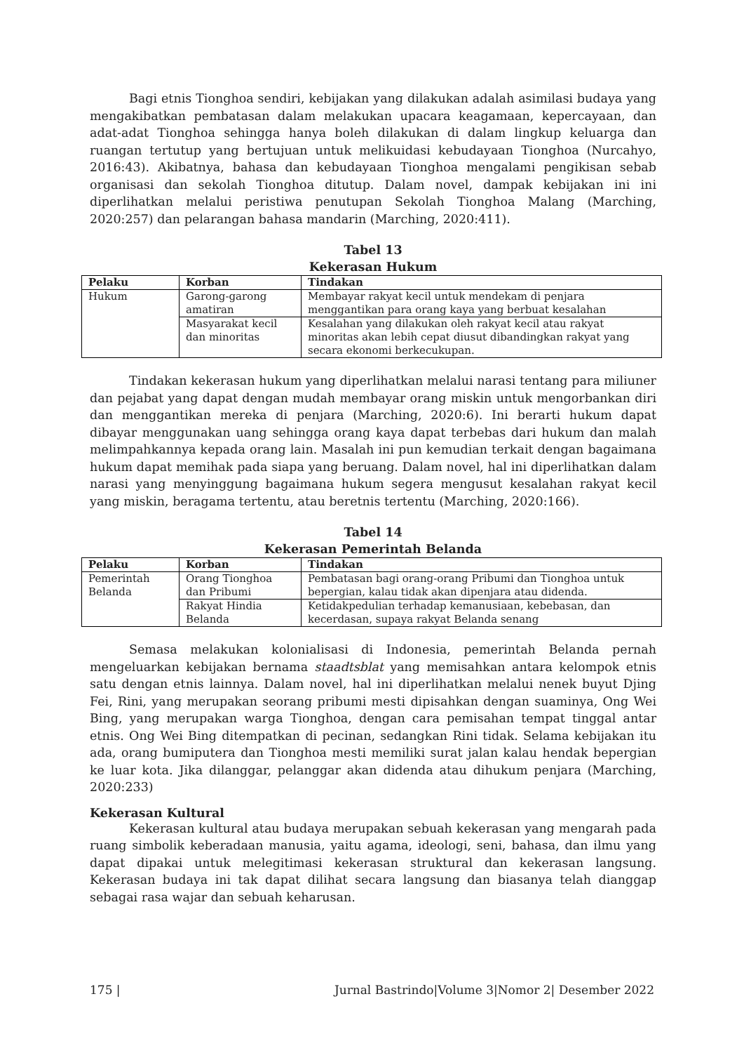Bagi etnis Tionghoa sendiri, kebijakan yang dilakukan adalah asimilasi budaya yang mengakibatkan pembatasan dalam melakukan upacara keagamaan, kepercayaan, dan adat-adat Tionghoa sehingga hanya boleh dilakukan di dalam lingkup keluarga dan ruangan tertutup yang bertujuan untuk melikuidasi kebudayaan Tionghoa (Nurcahyo, 2016:43). Akibatnya, bahasa dan kebudayaan Tionghoa mengalami pengikisan sebab organisasi dan sekolah Tionghoa ditutup. Dalam novel, dampak kebijakan ini ini diperlihatkan melalui peristiwa penutupan Sekolah Tionghoa Malang (Marching, 2020:257) dan pelarangan bahasa mandarin (Marching, 2020:411).
Tabel 13
Kekerasan Hukum
| Pelaku | Korban | Tindakan |
| --- | --- | --- |
| Hukum | Garong-garong amatiran | Membayar rakyat kecil untuk mendekam di penjara menggantikan para orang kaya yang berbuat kesalahan |
| | Masyarakat kecil dan minoritas | Kesalahan yang dilakukan oleh rakyat kecil atau rakyat minoritas akan lebih cepat diusut dibandingkan rakyat yang secara ekonomi berkecukupan. |
Tindakan kekerasan hukum yang diperlihatkan melalui narasi tentang para miliuner dan pejabat yang dapat dengan mudah membayar orang miskin untuk mengorbankan diri dan menggantikan mereka di penjara (Marching, 2020:6). Ini berarti hukum dapat dibayar menggunakan uang sehingga orang kaya dapat terbebas dari hukum dan malah melimpahkannya kepada orang lain. Masalah ini pun kemudian terkait dengan bagaimana hukum dapat memihak pada siapa yang beruang. Dalam novel, hal ini diperlihatkan dalam narasi yang menyinggung bagaimana hukum segera mengusut kesalahan rakyat kecil yang miskin, beragama tertentu, atau beretnis tertentu (Marching, 2020:166).
Tabel 14
Kekerasan Pemerintah Belanda
| Pelaku | Korban | Tindakan |
| --- | --- | --- |
| Pemerintah Belanda | Orang Tionghoa dan Pribumi | Pembatasan bagi orang-orang Pribumi dan Tionghoa untuk bepergian, kalau tidak akan dipenjara atau didenda. |
| | Rakyat Hindia Belanda | Ketidakpedulian terhadap kemanusiaan, kebebasan, dan kecerdasan, supaya rakyat Belanda senang |
Semasa melakukan kolonialisasi di Indonesia, pemerintah Belanda pernah mengeluarkan kebijakan bernama staadtsblat yang memisahkan antara kelompok etnis satu dengan etnis lainnya. Dalam novel, hal ini diperlihatkan melalui nenek buyut Djing Fei, Rini, yang merupakan seorang pribumi mesti dipisahkan dengan suaminya, Ong Wei Bing, yang merupakan warga Tionghoa, dengan cara pemisahan tempat tinggal antar etnis. Ong Wei Bing ditempatkan di pecinan, sedangkan Rini tidak. Selama kebijakan itu ada, orang bumiputera dan Tionghoa mesti memiliki surat jalan kalau hendak bepergian ke luar kota. Jika dilanggar, pelanggar akan didenda atau dihukum penjara (Marching, 2020:233)
Kekerasan Kultural
Kekerasan kultural atau budaya merupakan sebuah kekerasan yang mengarah pada ruang simbolik keberadaan manusia, yaitu agama, ideologi, seni, bahasa, dan ilmu yang dapat dipakai untuk melegitimasi kekerasan struktural dan kekerasan langsung. Kekerasan budaya ini tak dapat dilihat secara langsung dan biasanya telah dianggap sebagai rasa wajar dan sebuah keharusan.
175 | Jurnal Bastrindo|Volume 3|Nomor 2| Desember 2022